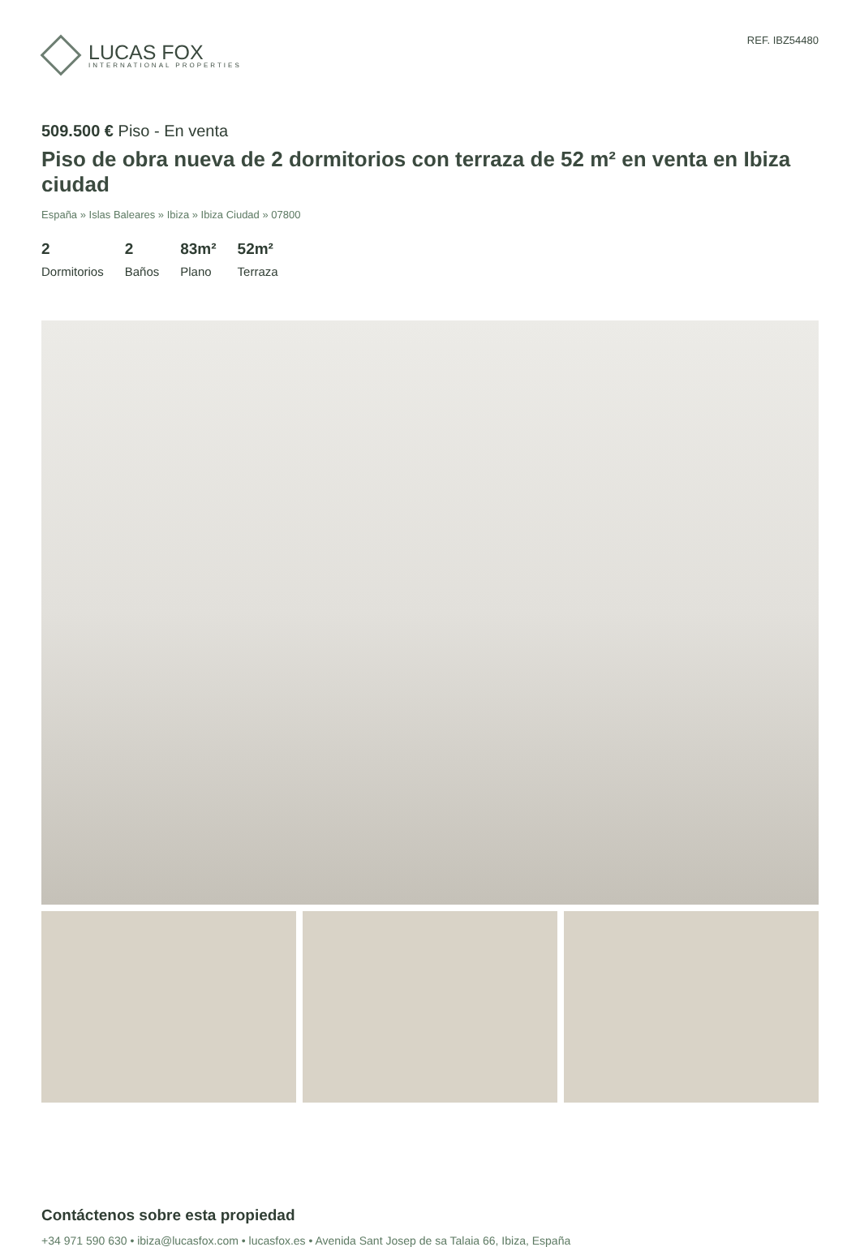LUCAS FOX
INTERNATIONAL PROPERTIES
REF. IBZ54480
509.500 € Piso - En venta
Piso de obra nueva de 2 dormitorios con terraza de 52 m² en venta en Ibiza ciudad
España » Islas Baleares » Ibiza » Ibiza Ciudad » 07800
2
Dormitorios
2
Baños
83m²
Plano
52m²
Terraza
Contáctenos sobre esta propiedad
+34 971 590 630 • ibiza@lucasfox.com • lucasfox.es • Avenida Sant Josep de sa Talaia 66, Ibiza, España